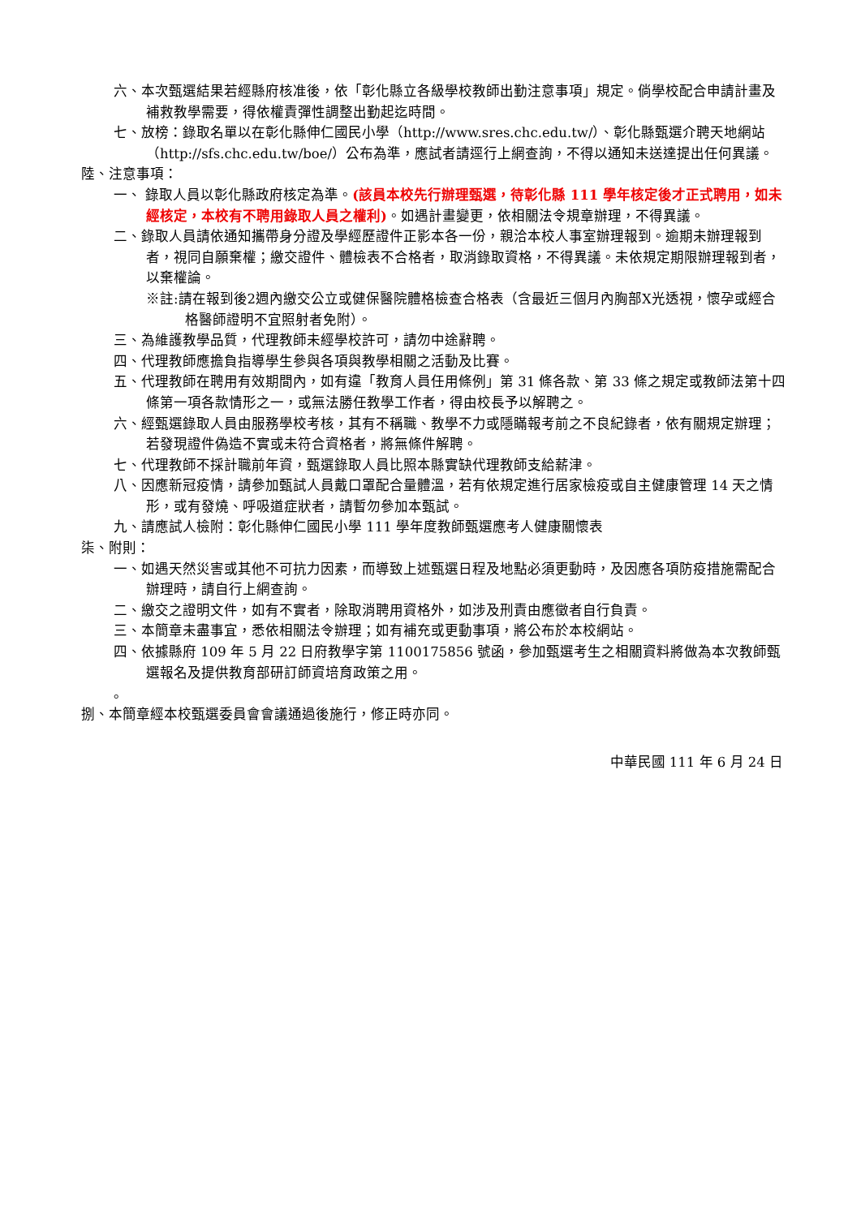六、本次甄選結果若經縣府核准後，依「彰化縣立各級學校教師出勤注意事項」規定。倘學校配合申請計畫及補救教學需要，得依權責彈性調整出勤起迄時間。
七、放榜：錄取名單以在彰化縣伸仁國民小學（http://www.sres.chc.edu.tw/）、彰化縣甄選介聘天地網站（http://sfs.chc.edu.tw/boe/）公布為準，應試者請逕行上網查詢，不得以通知未送達提出任何異議。
陸、注意事項：
一、 錄取人員以彰化縣政府核定為準。(該員本校先行辦理甄選，待彰化縣 111 學年核定後才正式聘用，如未經核定，本校有不聘用錄取人員之權利)。如遇計畫變更，依相關法令規章辦理，不得異議。
二、錄取人員請依通知攜帶身分證及學經歷證件正影本各一份，親洽本校人事室辦理報到。逾期未辦理報到者，視同自願棄權；繳交證件、體檢表不合格者，取消錄取資格，不得異議。未依規定期限辦理報到者，以棄權論。
※註:請在報到後2週內繳交公立或健保醫院體格檢查合格表（含最近三個月內胸部X光透視，懷孕或經合格醫師證明不宜照射者免附）。
三、為維護教學品質，代理教師未經學校許可，請勿中途辭聘。
四、代理教師應擔負指導學生參與各項與教學相關之活動及比賽。
五、代理教師在聘用有效期間內，如有違「教育人員任用條例」第 31 條各款、第 33 條之規定或教師法第十四條第一項各款情形之一，或無法勝任教學工作者，得由校長予以解聘之。
六、經甄選錄取人員由服務學校考核，其有不稱職、教學不力或隱瞞報考前之不良紀錄者，依有關規定辦理；若發現證件偽造不實或未符合資格者，將無條件解聘。
七、代理教師不採計職前年資，甄選錄取人員比照本縣實缺代理教師支給薪津。
八、因應新冠疫情，請參加甄試人員戴口罩配合量體溫，若有依規定進行居家檢疫或自主健康管理 14 天之情形，或有發燒、呼吸道症狀者，請暫勿參加本甄試。
九、請應試人檢附：彰化縣伸仁國民小學 111 學年度教師甄選應考人健康關懷表
柒、附則：
一、如遇天然災害或其他不可抗力因素，而導致上述甄選日程及地點必須更動時，及因應各項防疫措施需配合辦理時，請自行上網查詢。
二、繳交之證明文件，如有不實者，除取消聘用資格外，如涉及刑責由應徵者自行負責。
三、本簡章未盡事宜，悉依相關法令辦理；如有補充或更動事項，將公布於本校網站。
四、依據縣府 109 年 5 月 22 日府教學字第 1100175856 號函，參加甄選考生之相關資料將做為本次教師甄選報名及提供教育部研訂師資培育政策之用。
。
捌、本簡章經本校甄選委員會會議通過後施行，修正時亦同。
中華民國 111 年 6 月 24 日